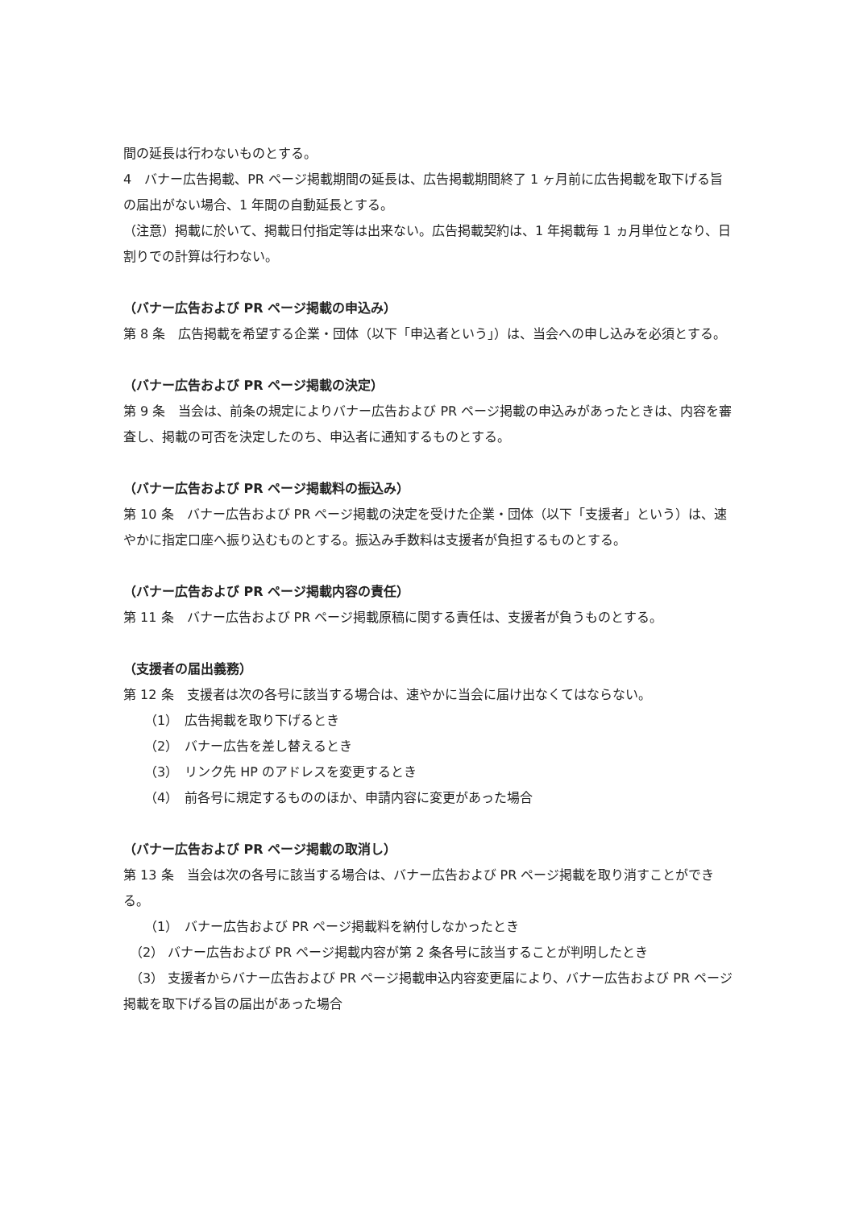間の延長は行わないものとする。
4　バナー広告掲載、PR ページ掲載期間の延長は、広告掲載期間終了 1 ヶ月前に広告掲載を取下げる旨の届出がない場合、1 年間の自動延長とする。
（注意）掲載に於いて、掲載日付指定等は出来ない。広告掲載契約は、1 年掲載毎 1 ヵ月単位となり、日割りでの計算は行わない。
（バナー広告および PR ページ掲載の申込み）
第 8 条　広告掲載を希望する企業・団体（以下「申込者という」）は、当会への申し込みを必須とする。
（バナー広告および PR ページ掲載の決定）
第 9 条　当会は、前条の規定によりバナー広告および PR ページ掲載の申込みがあったときは、内容を審査し、掲載の可否を決定したのち、申込者に通知するものとする。
（バナー広告および PR ページ掲載料の振込み）
第 10 条　バナー広告および PR ページ掲載の決定を受けた企業・団体（以下「支援者」という）は、速やかに指定口座へ振り込むものとする。振込み手数料は支援者が負担するものとする。
（バナー広告および PR ページ掲載内容の責任）
第 11 条　バナー広告および PR ページ掲載原稿に関する責任は、支援者が負うものとする。
（支援者の届出義務）
第 12 条　支援者は次の各号に該当する場合は、速やかに当会に届け出なくてはならない。
（1）　広告掲載を取り下げるとき
（2）　バナー広告を差し替えるとき
（3）　リンク先 HP のアドレスを変更するとき
（4）　前各号に規定するもののほか、申請内容に変更があった場合
（バナー広告および PR ページ掲載の取消し）
第 13 条　当会は次の各号に該当する場合は、バナー広告および PR ページ掲載を取り消すことができる。
（1）　バナー広告および PR ページ掲載料を納付しなかったとき
　（2） バナー広告および PR ページ掲載内容が第 2 条各号に該当することが判明したとき
　（3） 支援者からバナー広告および PR ページ掲載申込内容変更届により、バナー広告および PR ページ掲載を取下げる旨の届出があった場合